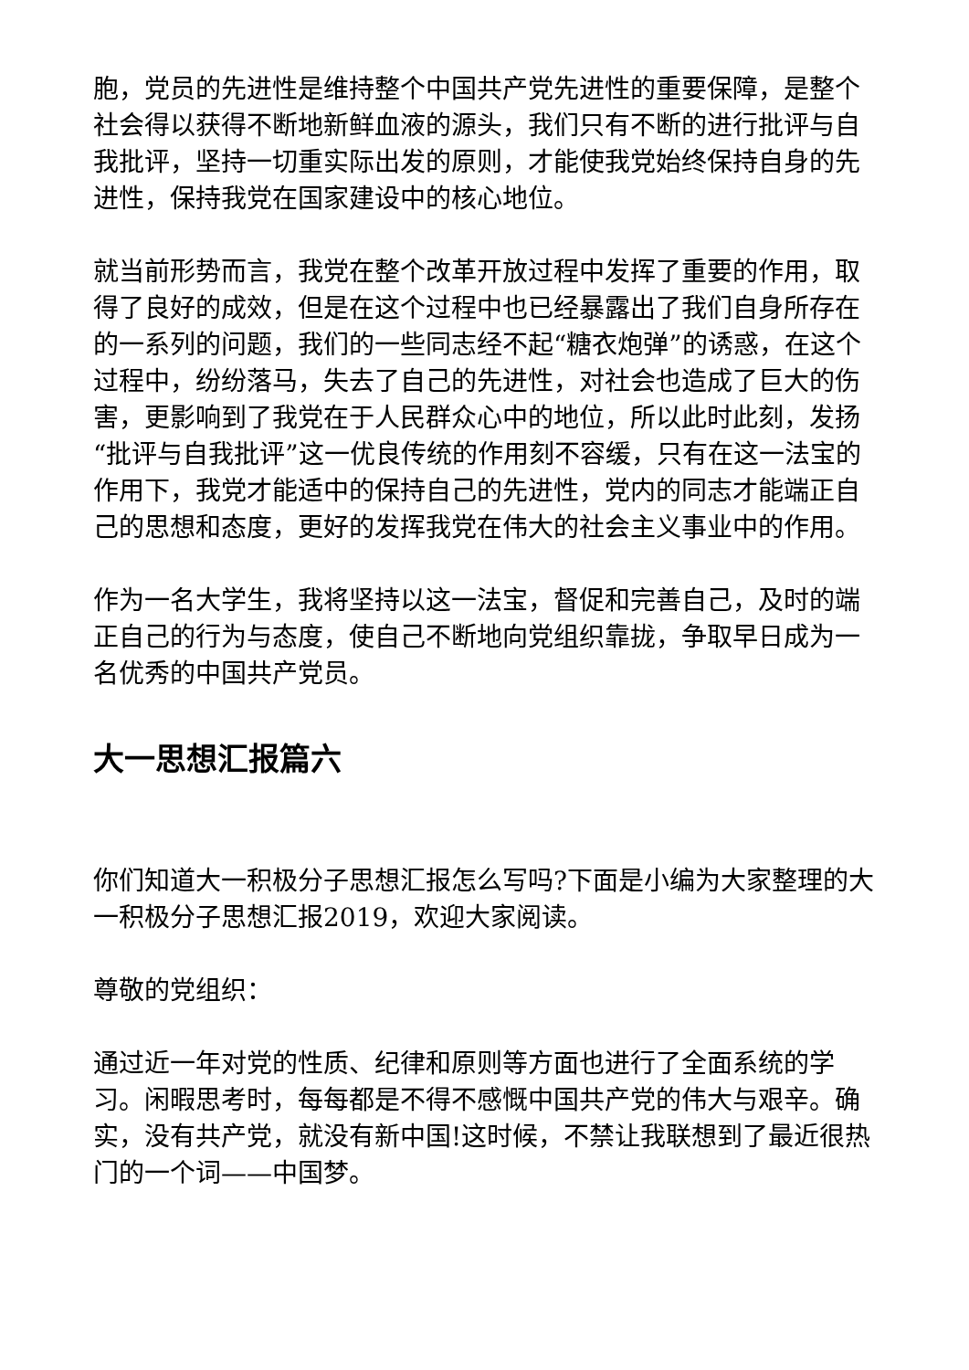胞，党员的先进性是维持整个中国共产党先进性的重要保障，是整个社会得以获得不断地新鲜血液的源头，我们只有不断的进行批评与自我批评，坚持一切重实际出发的原则，才能使我党始终保持自身的先进性，保持我党在国家建设中的核心地位。
就当前形势而言，我党在整个改革开放过程中发挥了重要的作用，取得了良好的成效，但是在这个过程中也已经暴露出了我们自身所存在的一系列的问题，我们的一些同志经不起“糖衣炮弹”的诱惑，在这个过程中，纷纷落马，失去了自己的先进性，对社会也造成了巨大的伤害，更影响到了我党在于人民群众心中的地位，所以此时此刻，发扬“批评与自我批评”这一优良传统的作用刻不容缓，只有在这一法宝的作用下，我党才能适中的保持自己的先进性，党内的同志才能端正自己的思想和态度，更好的发挥我党在伟大的社会主义事业中的作用。
作为一名大学生，我将坚持以这一法宝，督促和完善自己，及时的端正自己的行为与态度，使自己不断地向党组织靠拢，争取早日成为一名优秀的中国共产党员。
大一思想汇报篇六
你们知道大一积极分子思想汇报怎么写吗?下面是小编为大家整理的大一积极分子思想汇报2019，欢迎大家阅读。
尊敬的党组织：
通过近一年对党的性质、纪律和原则等方面也进行了全面系统的学习。闲暇思考时，每每都是不得不感慨中国共产党的伟大与艰辛。确实，没有共产党，就没有新中国!这时候，不禁让我联想到了最近很热门的一个词——中国梦。